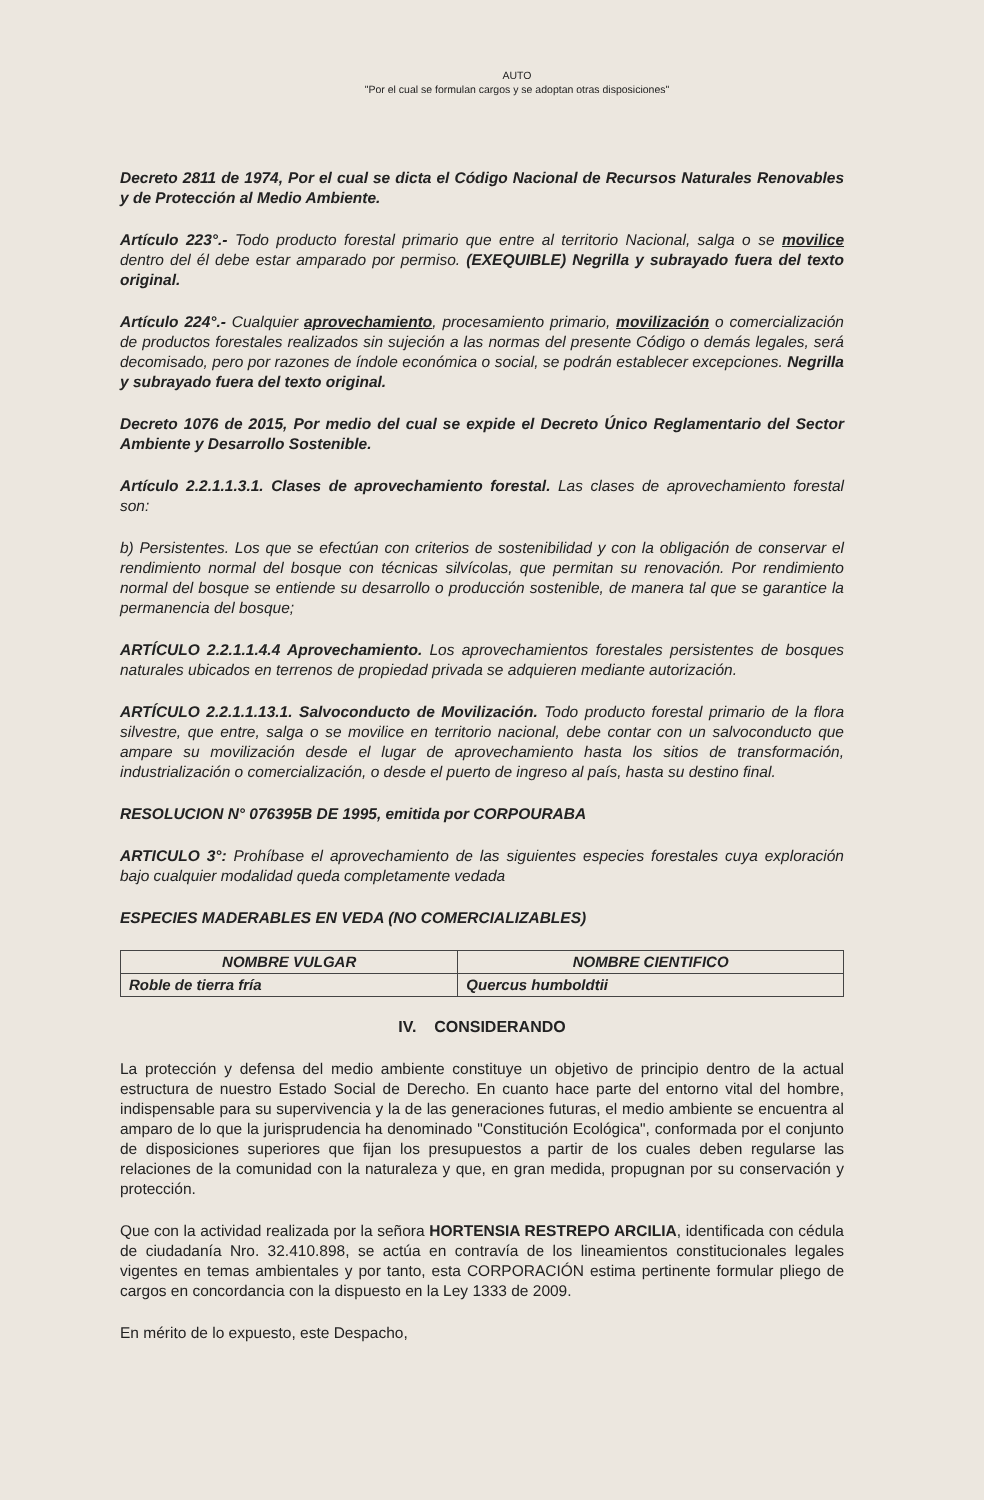AUTO
"Por el cual se formulan cargos y se adoptan otras disposiciones"
Decreto 2811 de 1974, Por el cual se dicta el Código Nacional de Recursos Naturales Renovables y de Protección al Medio Ambiente.
Artículo 223°.- Todo producto forestal primario que entre al territorio Nacional, salga o se movilice dentro del él debe estar amparado por permiso. (EXEQUIBLE) Negrilla y subrayado fuera del texto original.
Artículo 224°.- Cualquier aprovechamiento, procesamiento primario, movilización o comercialización de productos forestales realizados sin sujeción a las normas del presente Código o demás legales, será decomisado, pero por razones de índole económica o social, se podrán establecer excepciones. Negrilla y subrayado fuera del texto original.
Decreto 1076 de 2015, Por medio del cual se expide el Decreto Único Reglamentario del Sector Ambiente y Desarrollo Sostenible.
Artículo 2.2.1.1.3.1. Clases de aprovechamiento forestal. Las clases de aprovechamiento forestal son:
b) Persistentes. Los que se efectúan con criterios de sostenibilidad y con la obligación de conservar el rendimiento normal del bosque con técnicas silvícolas, que permitan su renovación. Por rendimiento normal del bosque se entiende su desarrollo o producción sostenible, de manera tal que se garantice la permanencia del bosque;
ARTÍCULO 2.2.1.1.4.4 Aprovechamiento. Los aprovechamientos forestales persistentes de bosques naturales ubicados en terrenos de propiedad privada se adquieren mediante autorización.
ARTÍCULO 2.2.1.1.13.1. Salvoconducto de Movilización. Todo producto forestal primario de la flora silvestre, que entre, salga o se movilice en territorio nacional, debe contar con un salvoconducto que ampare su movilización desde el lugar de aprovechamiento hasta los sitios de transformación, industrialización o comercialización, o desde el puerto de ingreso al país, hasta su destino final.
RESOLUCION N° 076395B DE 1995, emitida por CORPOURABA
ARTICULO 3°: Prohíbase el aprovechamiento de las siguientes especies forestales cuya exploración bajo cualquier modalidad queda completamente vedada
ESPECIES MADERABLES EN VEDA (NO COMERCIALIZABLES)
| NOMBRE VULGAR | NOMBRE CIENTIFICO |
| --- | --- |
| Roble de tierra fría | Quercus humboldtii |
IV. CONSIDERANDO
La protección y defensa del medio ambiente constituye un objetivo de principio dentro de la actual estructura de nuestro Estado Social de Derecho. En cuanto hace parte del entorno vital del hombre, indispensable para su supervivencia y la de las generaciones futuras, el medio ambiente se encuentra al amparo de lo que la jurisprudencia ha denominado "Constitución Ecológica", conformada por el conjunto de disposiciones superiores que fijan los presupuestos a partir de los cuales deben regularse las relaciones de la comunidad con la naturaleza y que, en gran medida, propugnan por su conservación y protección.
Que con la actividad realizada por la señora HORTENSIA RESTREPO ARCILIA, identificada con cédula de ciudadanía Nro. 32.410.898, se actúa en contravía de los lineamientos constitucionales legales vigentes en temas ambientales y por tanto, esta CORPORACIÓN estima pertinente formular pliego de cargos en concordancia con la dispuesto en la Ley 1333 de 2009.
En mérito de lo expuesto, este Despacho,